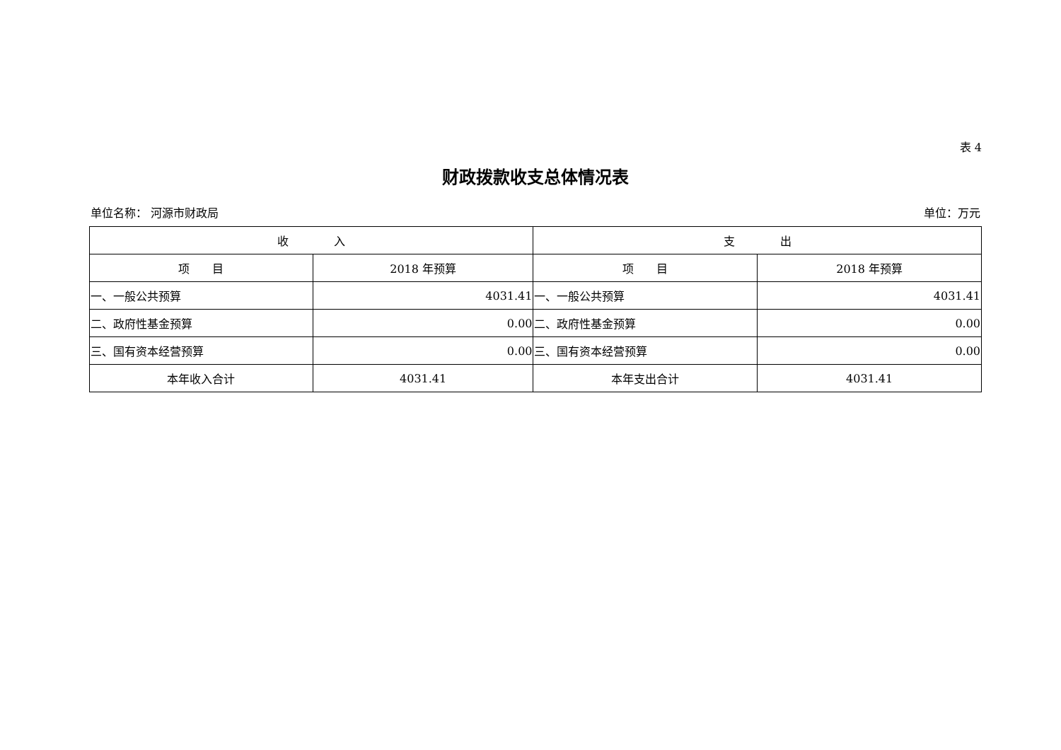表 4
财政拨款收支总体情况表
单位名称： 河源市财政局 单位：万元
| 收 入 | | 支 出 | |
| --- | --- | --- | --- |
| 项 目 | 2018 年预算 | 项 目 | 2018 年预算 |
| 一、一般公共预算 | 4031.41 | 一、一般公共预算 | 4031.41 |
| 二、政府性基金预算 | 0.00 | 二、政府性基金预算 | 0.00 |
| 三、国有资本经营预算 | 0.00 | 三、国有资本经营预算 | 0.00 |
| 本年收入合计 | 4031.41 | 本年支出合计 | 4031.41 |